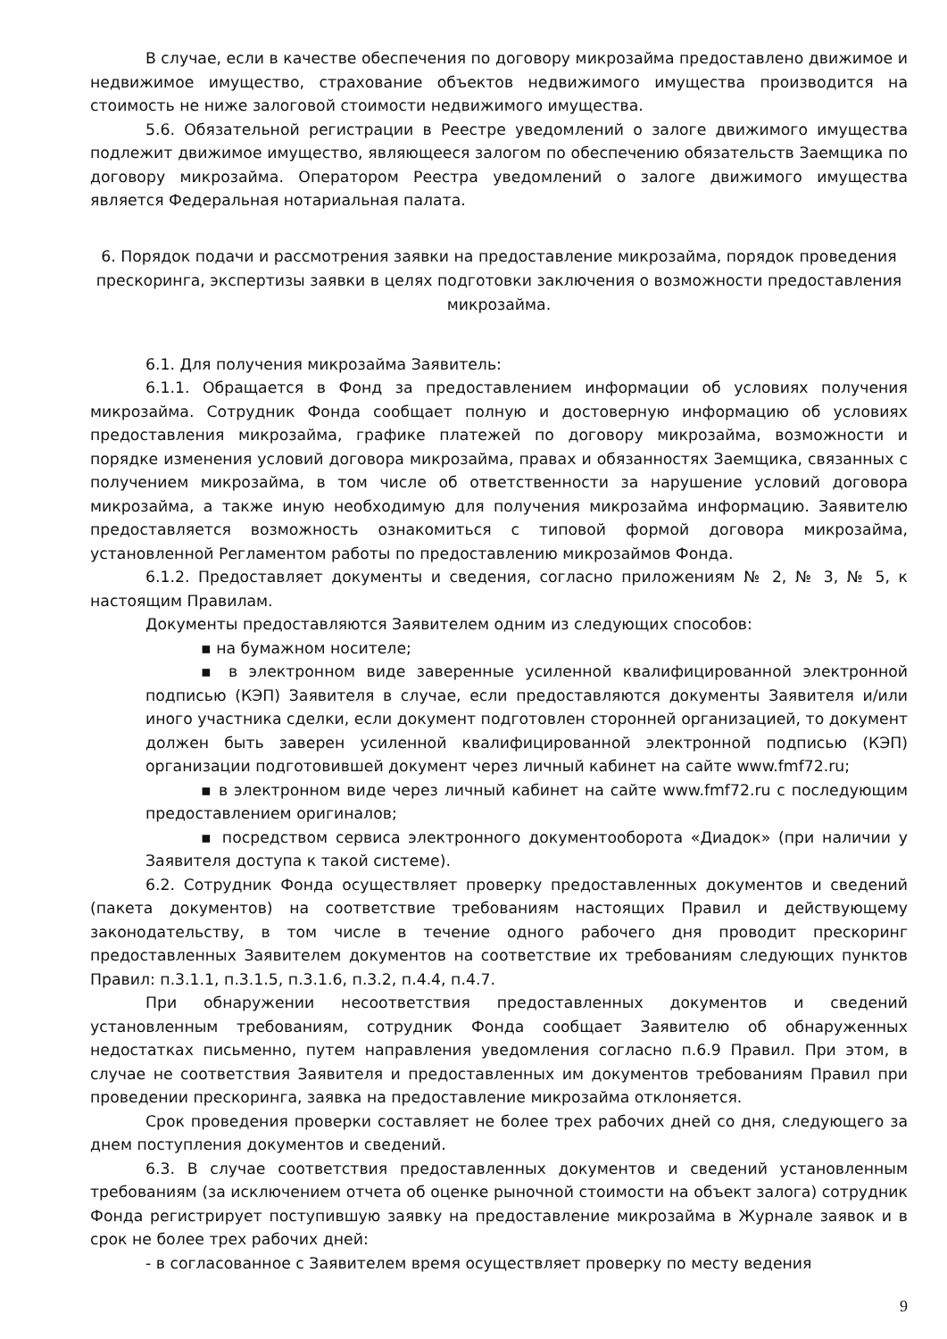В случае, если в качестве обеспечения по договору микрозайма предоставлено движимое и недвижимое имущество, страхование объектов недвижимого имущества производится на стоимость не ниже залоговой стоимости недвижимого имущества.
5.6. Обязательной регистрации в Реестре уведомлений о залоге движимого имущества подлежит движимое имущество, являющееся залогом по обеспечению обязательств Заемщика по договору микрозайма. Оператором Реестра уведомлений о залоге движимого имущества является Федеральная нотариальная палата.
6. Порядок подачи и рассмотрения заявки на предоставление микрозайма, порядок проведения прескоринга, экспертизы заявки в целях подготовки заключения о возможности предоставления микрозайма.
6.1. Для получения микрозайма Заявитель:
6.1.1. Обращается в Фонд за предоставлением информации об условиях получения микрозайма. Сотрудник Фонда сообщает полную и достоверную информацию об условиях предоставления микрозайма, графике платежей по договору микрозайма, возможности и порядке изменения условий договора микрозайма, правах и обязанностях Заемщика, связанных с получением микрозайма, в том числе об ответственности за нарушение условий договора микрозайма, а также иную необходимую для получения микрозайма информацию. Заявителю предоставляется возможность ознакомиться с типовой формой договора микрозайма, установленной Регламентом работы по предоставлению микрозаймов Фонда.
6.1.2. Предоставляет документы и сведения, согласно приложениям № 2, № 3, № 5, к настоящим Правилам.
Документы предоставляются Заявителем одним из следующих способов:
▪ на бумажном носителе;
▪ в электронном виде заверенные усиленной квалифицированной электронной подписью (КЭП) Заявителя в случае, если предоставляются документы Заявителя и/или иного участника сделки, если документ подготовлен сторонней организацией, то документ должен быть заверен усиленной квалифицированной электронной подписью (КЭП) организации подготовившей документ через личный кабинет на сайте www.fmf72.ru;
▪ в электронном виде через личный кабинет на сайте www.fmf72.ru с последующим предоставлением оригиналов;
▪ посредством сервиса электронного документооборота «Диадок» (при наличии у Заявителя доступа к такой системе).
6.2. Сотрудник Фонда осуществляет проверку предоставленных документов и сведений (пакета документов) на соответствие требованиям настоящих Правил и действующему законодательству, в том числе в течение одного рабочего дня проводит прескоринг предоставленных Заявителем документов на соответствие их требованиям следующих пунктов Правил: п.3.1.1, п.3.1.5, п.3.1.6, п.3.2, п.4.4, п.4.7.
При обнаружении несоответствия предоставленных документов и сведений установленным требованиям, сотрудник Фонда сообщает Заявителю об обнаруженных недостатках письменно, путем направления уведомления согласно п.6.9 Правил. При этом, в случае не соответствия Заявителя и предоставленных им документов требованиям Правил при проведении прескоринга, заявка на предоставление микрозайма отклоняется.
Срок проведения проверки составляет не более трех рабочих дней со дня, следующего за днем поступления документов и сведений.
6.3. В случае соответствия предоставленных документов и сведений установленным требованиям (за исключением отчета об оценке рыночной стоимости на объект залога) сотрудник Фонда регистрирует поступившую заявку на предоставление микрозайма в Журнале заявок и в срок не более трех рабочих дней:
- в согласованное с Заявителем время осуществляет проверку по месту ведения
9